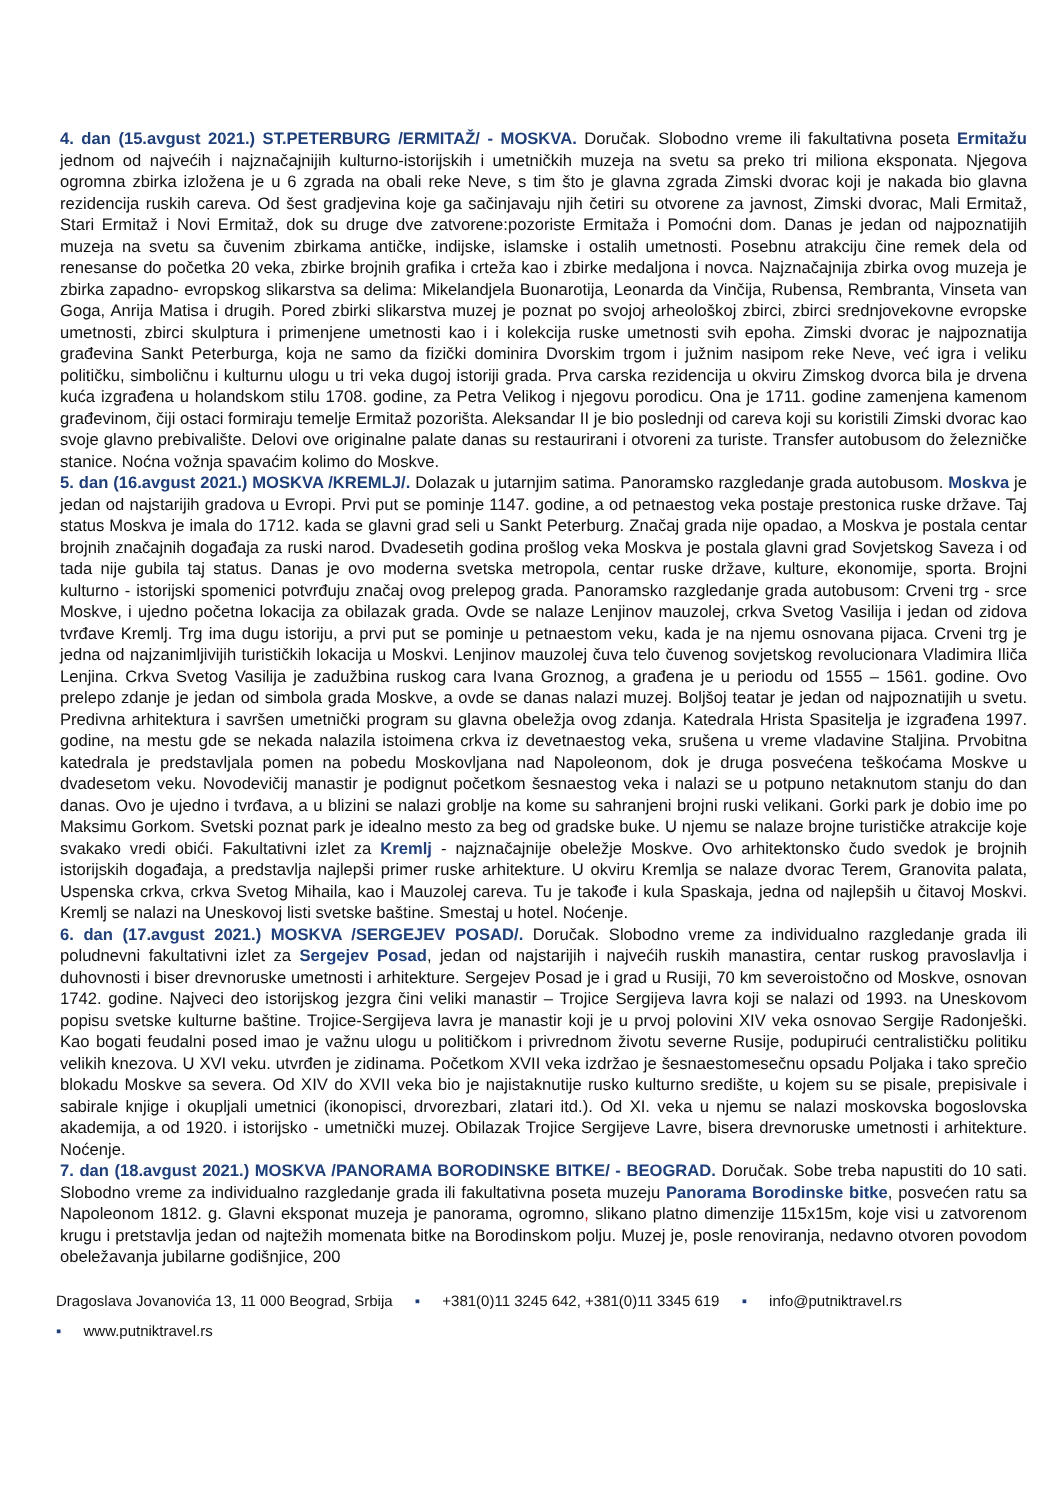4. dan (15.avgust 2021.) ST.PETERBURG /ERMITAŽ/ - MOSKVA. Doručak. Slobodno vreme ili fakultativna poseta Ermitažu jednom od najvećih i najznačajnijih kulturno-istorijskih i umetničkih muzeja na svetu sa preko tri miliona eksponata. Njegova ogromna zbirka izložena je u 6 zgrada na obali reke Neve, s tim što je glavna zgrada Zimski dvorac koji je nakada bio glavna rezidencija ruskih careva. Od šest gradjevina koje ga sačinjavaju njih četiri su otvorene za javnost, Zimski dvorac, Mali Ermitaž, Stari Ermitaž i Novi Ermitaž, dok su druge dve zatvorene:pozoriste Ermitaža i Pomoćni dom. Danas je jedan od najpoznatijih muzeja na svetu sa čuvenim zbirkama antičke, indijske, islamske i ostalih umetnosti. Posebnu atrakciju čine remek dela od renesanse do početka 20 veka, zbirke brojnih grafika i crteža kao i zbirke medaljona i novca. Najznačajnija zbirka ovog muzeja je zbirka zapadno- evropskog slikarstva sa delima: Mikelandjela Buonarotija, Leonarda da Vinčija, Rubensa, Rembranta, Vinseta van Goga, Anrija Matisa i drugih. Pored zbirki slikarstva muzej je poznat po svojoj arheološkoj zbirci, zbirci srednjovekovne evropske umetnosti, zbirci skulptura i primenjene umetnosti kao i i kolekcija ruske umetnosti svih epoha. Zimski dvorac je najpoznatija građevina Sankt Peterburga, koja ne samo da fizički dominira Dvorskim trgom i južnim nasipom reke Neve, već igra i veliku političku, simboličnu i kulturnu ulogu u tri veka dugoj istoriji grada. Prva carska rezidencija u okviru Zimskog dvorca bila je drvena kuća izgrađena u holandskom stilu 1708. godine, za Petra Velikog i njegovu porodicu. Ona je 1711. godine zamenjena kamenom građevinom, čiji ostaci formiraju temelje Ermitaž pozorišta. Aleksandar II je bio poslednji od careva koji su koristili Zimski dvorac kao svoje glavno prebivalište. Delovi ove originalne palate danas su restaurirani i otvoreni za turiste. Transfer autobusom do železničke stanice. Noćna vožnja spavaćim kolimo do Moskve.
5. dan (16.avgust 2021.) MOSKVA /KREMLJ/. Dolazak u jutarnjim satima. Panoramsko razgledanje grada autobusom. Moskva je jedan od najstarijih gradova u Evropi. Prvi put se pominje 1147. godine, a od petnaestog veka postaje prestonica ruske države. Taj status Moskva je imala do 1712. kada se glavni grad seli u Sankt Peterburg. Značaj grada nije opadao, a Moskva je postala centar brojnih značajnih događaja za ruski narod. Dvadesetih godina prošlog veka Moskva je postala glavni grad Sovjetskog Saveza i od tada nije gubila taj status. Danas je ovo moderna svetska metropola, centar ruske države, kulture, ekonomije, sporta. Brojni kulturno - istorijski spomenici potvrđuju značaj ovog prelepog grada. Panoramsko razgledanje grada autobusom: Crveni trg - srce Moskve, i ujedno početna lokacija za obilazak grada. Ovde se nalaze Lenjinov mauzolej, crkva Svetog Vasilija i jedan od zidova tvrđave Kremlj. Trg ima dugu istoriju, a prvi put se pominje u petnaestom veku, kada je na njemu osnovana pijaca. Crveni trg je jedna od najzanimljivijih turističkih lokacija u Moskvi. Lenjinov mauzolej čuva telo čuvenog sovjetskog revolucionara Vladimira Iliča Lenjina. Crkva Svetog Vasilija je zadužbina ruskog cara Ivana Groznog, a građena je u periodu od 1555 – 1561. godine. Ovo prelepo zdanje je jedan od simbola grada Moskve, a ovde se danas nalazi muzej. Boljšoj teatar je jedan od najpoznatijih u svetu. Predivna arhitektura i savršen umetnički program su glavna obeležja ovog zdanja. Katedrala Hrista Spasitelja je izgrađena 1997. godine, na mestu gde se nekada nalazila istoimena crkva iz devetnaestog veka, srušena u vreme vladavine Staljina. Prvobitna katedrala je predstavljala pomen na pobedu Moskovljana nad Napoleonom, dok je druga posvećena teškoćama Moskve u dvadesetom veku. Novodevičij manastir je podignut početkom šesnaestog veka i nalazi se u potpuno netaknutom stanju do dan danas. Ovo je ujedno i tvrđava, a u blizini se nalazi groblje na kome su sahranjeni brojni ruski velikani. Gorki park je dobio ime po Maksimu Gorkom. Svetski poznat park je idealno mesto za beg od gradske buke. U njemu se nalaze brojne turističke atrakcije koje svakako vredi obići. Fakultativni izlet za Kremlj - najznačajnije obeležje Moskve. Ovo arhitektonsko čudo svedok je brojnih istorijskih događaja, a predstavlja najlepši primer ruske arhitekture. U okviru Kremlja se nalaze dvorac Terem, Granovita palata, Uspenska crkva, crkva Svetog Mihaila, kao i Mauzolej careva. Tu je takođe i kula Spaskaja, jedna od najlepših u čitavoj Moskvi. Kremlj se nalazi na Uneskovoj listi svetske baštine. Smestaj u hotel. Noćenje.
6. dan (17.avgust 2021.) MOSKVA /SERGEJEV POSAD/. Doručak. Slobodno vreme za individualno razgledanje grada ili poludnevni fakultativni izlet za Sergejev Posad, jedan od najstarijih i najvećih ruskih manastira, centar ruskog pravoslavlja i duhovnosti i biser drevnoruske umetnosti i arhitekture. Sergejev Posad je i grad u Rusiji, 70 km severoistočno od Moskve, osnovan 1742. godine. Najveci deo istorijskog jezgra čini veliki manastir – Trojice Sergijeva lavra koji se nalazi od 1993. na Uneskovom popisu svetske kulturne baštine. Trojice-Sergijeva lavra je manastir koji je u prvoj polovini XIV veka osnovao Sergije Radonješki. Kao bogati feudalni posed imao je važnu ulogu u političkom i privrednom životu severne Rusije, podupirući centralističku politiku velikih knezova. U XVI veku. utvrđen je zidinama. Početkom XVII veka izdržao je šesnaestomesečnu opsadu Poljaka i tako sprečio blokadu Moskve sa severa. Od XIV do XVII veka bio je najistaknutije rusko kulturno središte, u kojem su se pisale, prepisivale i sabirale knjige i okupljali umetnici (ikonopisci, drvorezbari, zlatari itd.). Od XI. veka u njemu se nalazi moskovska bogoslovska akademija, a od 1920. i istorijsko - umetnički muzej. Obilazak Trojice Sergijeve Lavre, bisera drevnoruske umetnosti i arhitekture. Noćenje.
7. dan (18.avgust 2021.) MOSKVA /PANORAMA BORODINSKE BITKE/ - BEOGRAD. Doručak. Sobe treba napustiti do 10 sati. Slobodno vreme za individualno razgledanje grada ili fakultativna poseta muzeju Panorama Borodinske bitke, posvećen ratu sa Napoleonom 1812. g. Glavni eksponat muzeja je panorama, ogromno, slikano platno dimenzije 115x15m, koje visi u zatvorenom krugu i pretstavlja jedan od najtežih momenata bitke na Borodinskom polju. Muzej je, posle renoviranja, nedavno otvoren povodom obeležavanja jubilarne godišnjice, 200
Dragoslava Jovanovića 13, 11 000 Beograd, Srbija ▪ +381(0)11 3245 642, +381(0)11 3345 619 ▪ info@putniktravel.rs
▪ www.putniktravel.rs